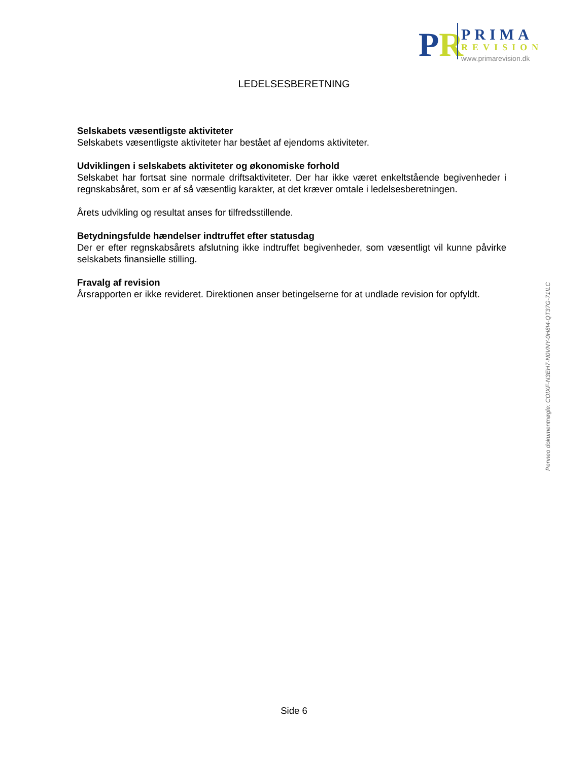PR PRIMA
REVISION
www.primarevision.dk
LEDELSESBERETNING
Selskabets væsentligste aktiviteter
Selskabets væsentligste aktiviteter har bestået af ejendoms aktiviteter.
Udviklingen i selskabets aktiviteter og økonomiske forhold
Selskabet har fortsat sine normale driftsaktiviteter. Der har ikke været enkeltstående begivenheder i regnskabsåret, som er af så væsentlig karakter, at det kræver omtale i ledelsesberetningen.
Årets udvikling og resultat anses for tilfredsstillende.
Betydningsfulde hændelser indtruffet efter statusdag
Der er efter regnskabsårets afslutning ikke indtruffet begivenheder, som væsentligt vil kunne påvirke selskabets finansielle stilling.
Fravalg af revision
Årsrapporten er ikke revideret. Direktionen anser betingelserne for at undlade revision for opfyldt.
Penneo dokumentnøgle: COIXF-N3EH7-N0VNY-0H8I4-QT37G-71ILC
Side 6